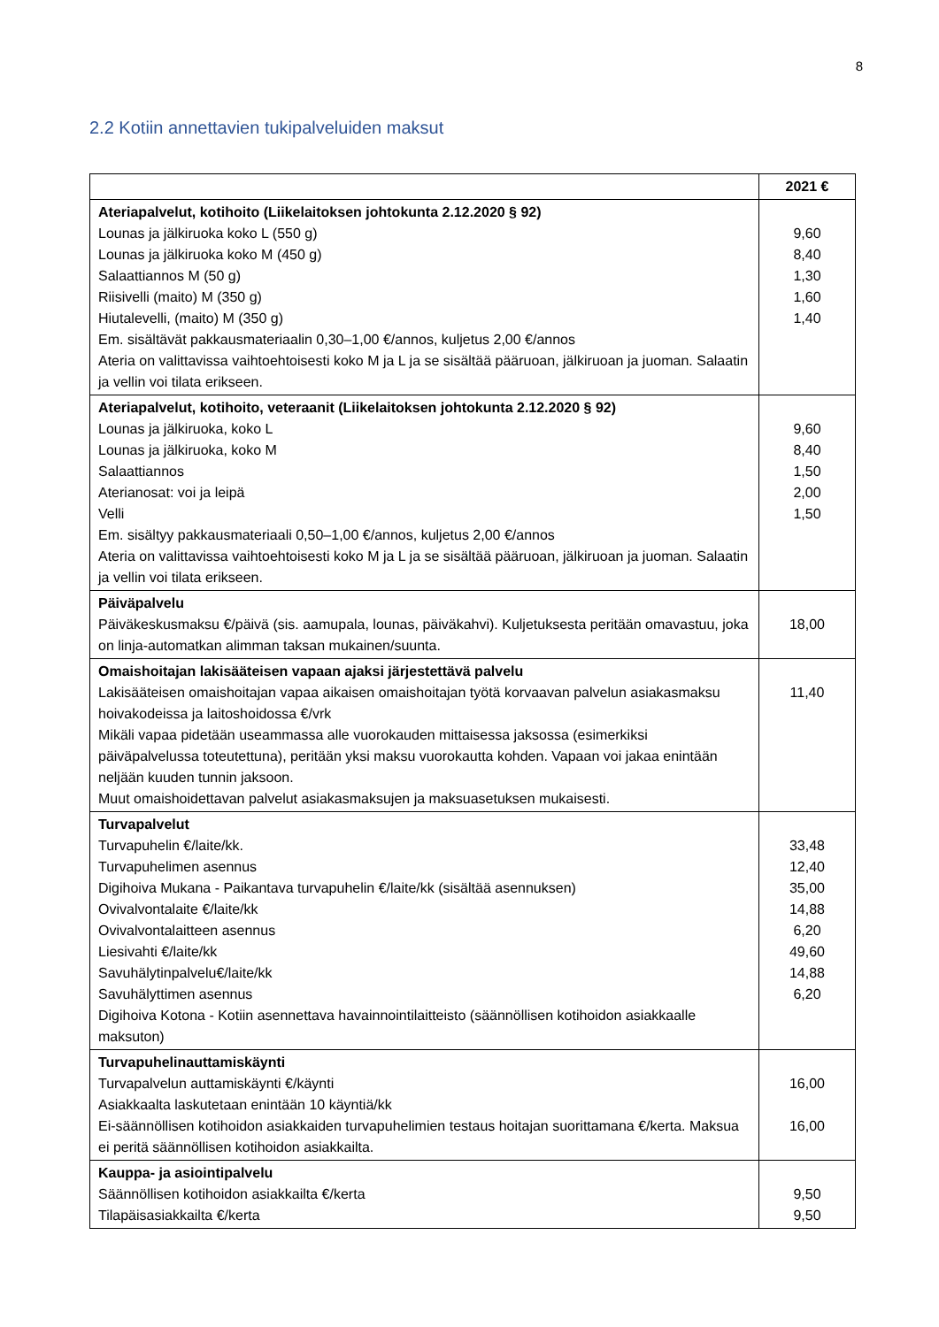8
2.2 Kotiin annettavien tukipalveluiden maksut
| | 2021 € |
| --- | --- |
| Ateriapalvelut, kotihoito (Liikelaitoksen johtokunta 2.12.2020 § 92) Lounas ja jälkiruoka koko L (550 g) Lounas ja jälkiruoka koko M (450 g) Salaattiannos M (50 g) Riisivelli (maito) M (350 g) Hiutalevelli, (maito) M (350 g) Em. sisältävät pakkausmateriaalin 0,30–1,00 €/annos, kuljetus 2,00 €/annos Ateria on valittavissa vaihtoehtoisesti koko M ja L ja se sisältää pääruoan, jälkiruoan ja juoman. Salaatin ja vellin voi tilata erikseen. | 9,60 8,40 1,30 1,60 1,40 |
| Ateriapalvelut, kotihoito, veteraanit (Liikelaitoksen johtokunta 2.12.2020 § 92) Lounas ja jälkiruoka, koko L Lounas ja jälkiruoka, koko M Salaattiannos Aterianosat: voi ja leipä Velli Em. sisältyy pakkausmateriaali 0,50–1,00 €/annos, kuljetus 2,00 €/annos Ateria on valittavissa vaihtoehtoisesti koko M ja L ja se sisältää pääruoan, jälkiruoan ja juoman. Salaatin ja vellin voi tilata erikseen. | 9,60 8,40 1,50 2,00 1,50 |
| Päiväpalvelu Päiväkeskusmaksu €/päivä (sis. aamupala, lounas, päiväkahvi). Kuljetuksesta peritään omavastuu, joka on linja-automatkan alimman taksan mukainen/suunta. | 18,00 |
| Omaishoitajan lakisääteisen vapaan ajaksi järjestettävä palvelu Lakisääteisen omaishoitajan vapaa aikaisen omaishoitajan työtä korvaavan palvelun asiakasmaksu hoivakodeissa ja laitoshoidossa €/vrk Mikäli vapaa pidetään useammassa alle vuorokauden mittaisessa jaksossa (esimerkiksi päiväpalvelussa toteutettuna), peritään yksi maksu vuorokautta kohden. Vapaan voi jakaa enintään neljään kuuden tunnin jaksoon. Muut omaishoidettavan palvelut asiakasmaksujen ja maksuasetuksen mukaisesti. | 11,40 |
| Turvapalvelut Turvapuhelin €/laite/kk. Turvapuhelimen asennus Digihoiva Mukana - Paikantava turvapuhelin €/laite/kk (sisältää asennuksen) Ovivalvontalaite €/laite/kk Ovivalvontalaitteen asennus Liesivahti €/laite/kk Savuhälytinpalvelu€/laite/kk Savuhälyttimen asennus Digihoiva Kotona - Kotiin asennettava havainnointilaitteisto (säännöllisen kotihoidon asiakkaalle maksuton) | 33,48 12,40 35,00 14,88 6,20 49,60 14,88 6,20 |
| Turvapuhelinauttamiskäynti Turvapalvelun auttamiskäynti €/käynti Asiakkaalta laskutetaan enintään 10 käyntiä/kk Ei-säännöllisen kotihoidon asiakkaiden turvapuhelimien testaus hoitajan suorittamana €/kerta. Maksua ei peritä säännöllisen kotihoidon asiakkailta. | 16,00 16,00 |
| Kauppa- ja asiointipalvelu Säännöllisen kotihoidon asiakkailta €/kerta Tilapäisasiakkailta €/kerta | 9,50 9,50 |